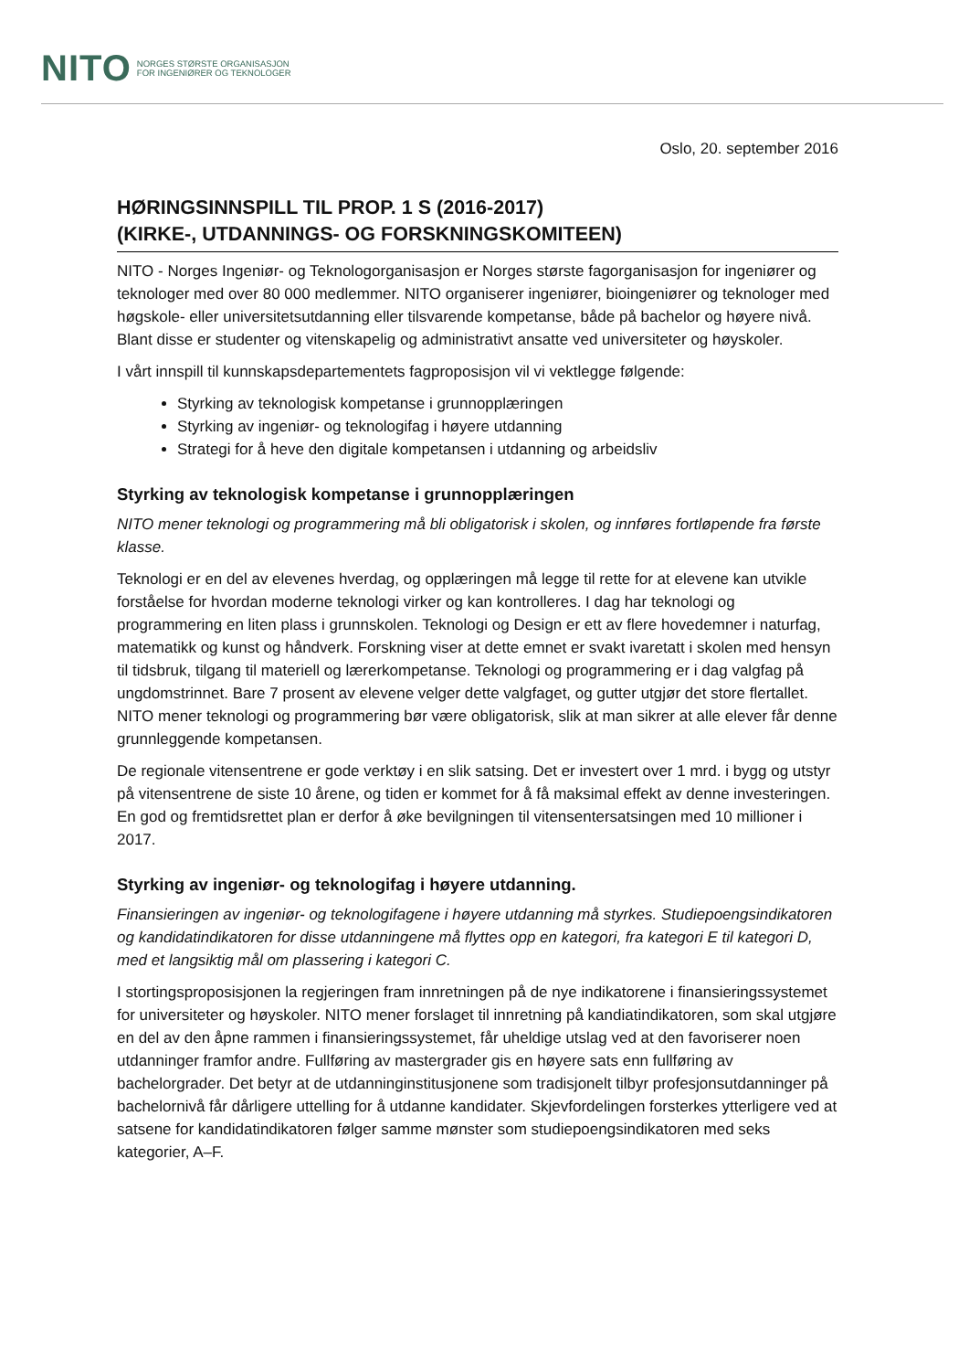NITO NORGES STØRSTE ORGANISASJON
FOR INGENIØRER OG TEKNOLOGER
Oslo, 20. september 2016
HØRINGSINNSPILL TIL PROP. 1 S (2016-2017)
(KIRKE-, UTDANNINGS- OG FORSKNINGSKOMITEEN)
NITO - Norges Ingeniør- og Teknologorganisasjon er Norges største fagorganisasjon for ingeniører og teknologer med over 80 000 medlemmer. NITO organiserer ingeniører, bioingeniører og teknologer med høgskole- eller universitetsutdanning eller tilsvarende kompetanse, både på bachelor og høyere nivå. Blant disse er studenter og vitenskapelig og administrativt ansatte ved universiteter og høyskoler.
I vårt innspill til kunnskapsdepartementets fagproposisjon vil vi vektlegge følgende:
Styrking av teknologisk kompetanse i grunnopplæringen
Styrking av ingeniør- og teknologifag i høyere utdanning
Strategi for å heve den digitale kompetansen i utdanning og arbeidsliv
Styrking av teknologisk kompetanse i grunnopplæringen
NITO mener teknologi og programmering må bli obligatorisk i skolen, og innføres fortløpende fra første klasse.
Teknologi er en del av elevenes hverdag, og opplæringen må legge til rette for at elevene kan utvikle forståelse for hvordan moderne teknologi virker og kan kontrolleres. I dag har teknologi og programmering en liten plass i grunnskolen. Teknologi og Design er ett av flere hovedemner i naturfag, matematikk og kunst og håndverk. Forskning viser at dette emnet er svakt ivaretatt i skolen med hensyn til tidsbruk, tilgang til materiell og lærerkompetanse. Teknologi og programmering er i dag valgfag på ungdomstrinnet. Bare 7 prosent av elevene velger dette valgfaget, og gutter utgjør det store flertallet. NITO mener teknologi og programmering bør være obligatorisk, slik at man sikrer at alle elever får denne grunnleggende kompetansen.
De regionale vitensentrene er gode verktøy i en slik satsing. Det er investert over 1 mrd. i bygg og utstyr på vitensentrene de siste 10 årene, og tiden er kommet for å få maksimal effekt av denne investeringen. En god og fremtidsrettet plan er derfor å øke bevilgningen til vitensentersatsingen med 10 millioner i 2017.
Styrking av ingeniør- og teknologifag i høyere utdanning.
Finansieringen av ingeniør- og teknologifagene i høyere utdanning må styrkes. Studiepoengsindikatoren og kandidatindikatoren for disse utdanningene må flyttes opp en kategori, fra kategori E til kategori D, med et langsiktig mål om plassering i kategori C.
I stortingsproposisjonen la regjeringen fram innretningen på de nye indikatorene i finansieringssystemet for universiteter og høyskoler. NITO mener forslaget til innretning på kandiatindikatoren, som skal utgjøre en del av den åpne rammen i finansieringssystemet, får uheldige utslag ved at den favoriserer noen utdanninger framfor andre. Fullføring av mastergrader gis en høyere sats enn fullføring av bachelorgrader. Det betyr at de utdanninginstitusjonene som tradisjonelt tilbyr profesjonsutdanninger på bachelornivå får dårligere uttelling for å utdanne kandidater. Skjevfordelingen forsterkes ytterligere ved at satsene for kandidatindikatoren følger samme mønster som studiepoengsindikatoren med seks kategorier, A–F.